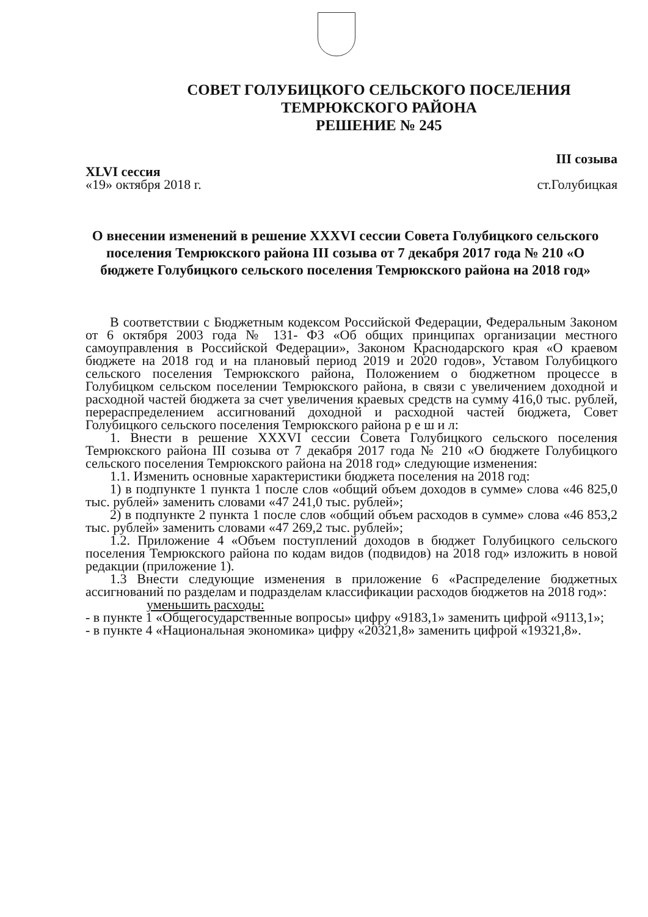СОВЕТ ГОЛУБИЦКОГО СЕЛЬСКОГО ПОСЕЛЕНИЯ
ТЕМРЮКСКОГО РАЙОНА
РЕШЕНИЕ № 245
XLVI сессия
«19» октября 2018 г.
III созыва
ст.Голубицкая
О внесении изменений в решение XXXVI сессии Совета Голубицкого сельского поселения Темрюкского района III созыва от 7 декабря 2017 года № 210 «О бюджете Голубицкого сельского поселения Темрюкского района на 2018 год»
В соответствии с Бюджетным кодексом Российской Федерации, Федеральным Законом от 6 октября 2003 года № 131- ФЗ «Об общих принципах организации местного самоуправления в Российской Федерации», Законом Краснодарского края «О краевом бюджете на 2018 год и на плановый период 2019 и 2020 годов», Уставом Голубицкого сельского поселения Темрюкского района, Положением о бюджетном процессе в Голубицком сельском поселении Темрюкского района, в связи с увеличением доходной и расходной частей бюджета за счет увеличения краевых средств на сумму 416,0 тыс. рублей, перераспределением ассигнований доходной и расходной частей бюджета, Совет Голубицкого сельского поселения Темрюкского района р е ш и л:
1. Внести в решение XXXVI сессии Совета Голубицкого сельского поселения Темрюкского района III созыва от 7 декабря 2017 года № 210 «О бюджете Голубицкого сельского поселения Темрюкского района на 2018 год» следующие изменения:
1.1. Изменить основные характеристики бюджета поселения на 2018 год:
1) в подпункте 1 пункта 1 после слов «общий объем доходов в сумме» слова «46 825,0 тыс. рублей» заменить словами «47 241,0 тыс. рублей»;
2) в подпункте 2 пункта 1 после слов «общий объем расходов в сумме» слова «46 853,2 тыс. рублей» заменить словами «47 269,2 тыс. рублей»;
1.2. Приложение 4 «Объем поступлений доходов в бюджет Голубицкого сельского поселения Темрюкского района по кодам видов (подвидов) на 2018 год» изложить в новой редакции (приложение 1).
1.3 Внести следующие изменения в приложение 6 «Распределение бюджетных ассигнований по разделам и подразделам классификации расходов бюджетов на 2018 год»:
уменьшить расходы:
- в пункте 1 «Общегосударственные вопросы» цифру «9183,1» заменить цифрой «9113,1»;
- в пункте 4 «Национальная экономика» цифру «20321,8» заменить цифрой «19321,8».